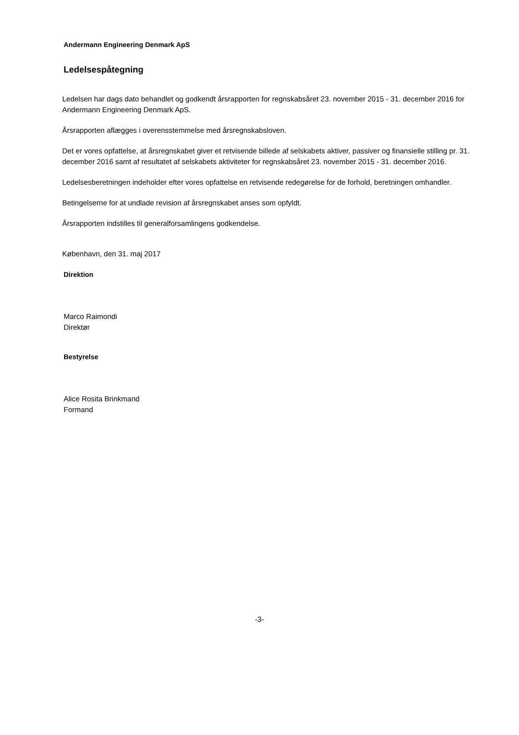Andermann Engineering Denmark ApS
Ledelsespåtegning
Ledelsen har dags dato behandlet og godkendt årsrapporten for regnskabsåret 23. november 2015 - 31. december 2016 for Andermann Engineering Denmark ApS.
Årsrapporten aflægges i overensstemmelse med årsregnskabsloven.
Det er vores opfattelse, at årsregnskabet giver et retvisende billede af selskabets aktiver, passiver og finansielle stilling pr. 31. december 2016 samt af resultatet af selskabets aktiviteter for regnskabsåret 23. november 2015 - 31. december 2016.
Ledelsesberetningen indeholder efter vores opfattelse en retvisende redegørelse for de forhold, beretningen omhandler.
Betingelserne for at undlade revision af årsregnskabet anses som opfyldt.
Årsrapporten indstilles til generalforsamlingens godkendelse.
København, den 31. maj 2017
Direktion
Marco Raimondi
Direktør
Bestyrelse
Alice Rosita Brinkmand
Formand
-3-